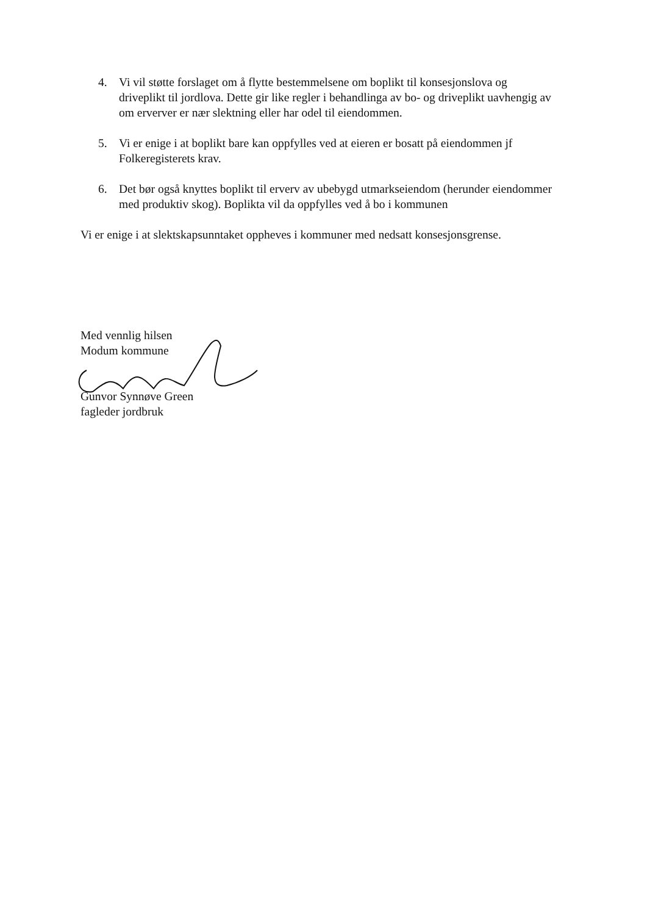4. Vi vil støtte forslaget om å flytte bestemmelsene om boplikt til konsesjonslova og driveplikt til jordlova. Dette gir like regler i behandlinga av bo- og driveplikt uavhengig av om erverver er nær slektning eller har odel til eiendommen.
5. Vi er enige i at boplikt bare kan oppfylles ved at eieren er bosatt på eiendommen jf Folkeregisterets krav.
6. Det bør også knyttes boplikt til erverv av ubebygd utmarkseiendom (herunder eiendommer med produktiv skog). Boplikta vil da oppfylles ved å bo i kommunen
Vi er enige i at slektskapsunntaket oppheves i kommuner med nedsatt konsesjonsgrense.
Med vennlig hilsen
Modum kommune
Gunvor Synnøve Green
fagleder jordbruk